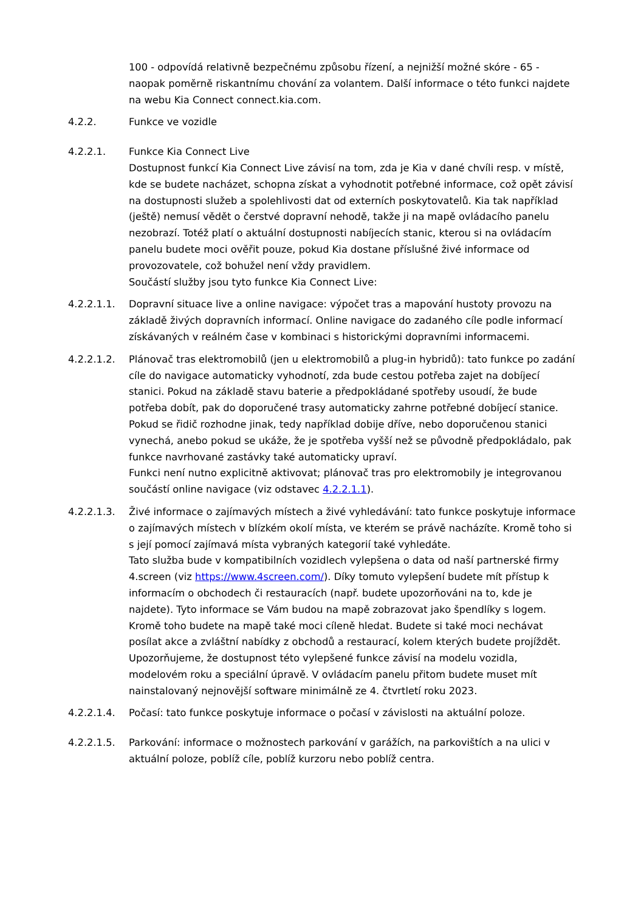100 - odpovídá relativně bezpečnému způsobu řízení, a nejnižší možné skóre - 65 - naopak poměrně riskantnímu chování za volantem. Další informace o této funkci najdete na webu Kia Connect connect.kia.com.
4.2.2. Funkce ve vozidle
4.2.2.1. Funkce Kia Connect Live
Dostupnost funkcí Kia Connect Live závisí na tom, zda je Kia v dané chvíli resp. v místě, kde se budete nacházet, schopna získat a vyhodnotit potřebné informace, což opět závisí na dostupnosti služeb a spolehlivosti dat od externích poskytovatelů. Kia tak například (ještě) nemusí vědět o čerstvé dopravní nehodě, takže ji na mapě ovládacího panelu nezobrazí. Totéž platí o aktuální dostupnosti nabíjecích stanic, kterou si na ovládacím panelu budete moci ověřit pouze, pokud Kia dostane příslušné živé informace od provozovatele, což bohužel není vždy pravidlem.
Součástí služby jsou tyto funkce Kia Connect Live:
4.2.2.1.1. Dopravní situace live a online navigace: výpočet tras a mapování hustoty provozu na základě živých dopravních informací. Online navigace do zadaného cíle podle informací získávaných v reálném čase v kombinaci s historickými dopravními informacemi.
4.2.2.1.2. Plánovač tras elektromobilů (jen u elektromobilů a plug-in hybridů): tato funkce po zadání cíle do navigace automaticky vyhodnotí, zda bude cestou potřeba zajet na dobíjecí stanici. Pokud na základě stavu baterie a předpokládané spotřeby usoudí, že bude potřeba dobít, pak do doporučené trasy automaticky zahrne potřebné dobíjecí stanice.
Pokud se řidič rozhodne jinak, tedy například dobije dříve, nebo doporučenou stanici vynechá, anebo pokud se ukáže, že je spotřeba vyšší než se původně předpokládalo, pak funkce navrhované zastávky také automaticky upraví.
Funkci není nutno explicitně aktivovat; plánovač tras pro elektromobily je integrovanou součástí online navigace (viz odstavec 4.2.2.1.1).
4.2.2.1.3. Živé informace o zajímavých místech a živé vyhledávání: tato funkce poskytuje informace o zajímavých místech v blízkém okolí místa, ve kterém se právě nacházíte. Kromě toho si s její pomocí zajímavá místa vybraných kategorií také vyhledáte.
Tato služba bude v kompatibilních vozidlech vylepšena o data od naší partnerské firmy 4.screen (viz https://www.4screen.com/). Díky tomuto vylepšení budete mít přístup k informacím o obchodech či restauracích (např. budete upozorňováni na to, kde je najdete). Tyto informace se Vám budou na mapě zobrazovat jako špendlíky s logem. Kromě toho budete na mapě také moci cíleně hledat. Budete si také moci nechávat posílat akce a zvláštní nabídky z obchodů a restaurací, kolem kterých budete projíždět. Upozorňujeme, že dostupnost této vylepšené funkce závisí na modelu vozidla, modelovém roku a speciální úpravě. V ovládacím panelu přitom budete muset mít nainstalovaný nejnovější software minimálně ze 4. čtvrtletí roku 2023.
4.2.2.1.4. Počasí: tato funkce poskytuje informace o počasí v závislosti na aktuální poloze.
4.2.2.1.5. Parkování: informace o možnostech parkování v garážích, na parkovištích a na ulici v aktuální poloze, poblíž cíle, poblíž kurzoru nebo poblíž centra.